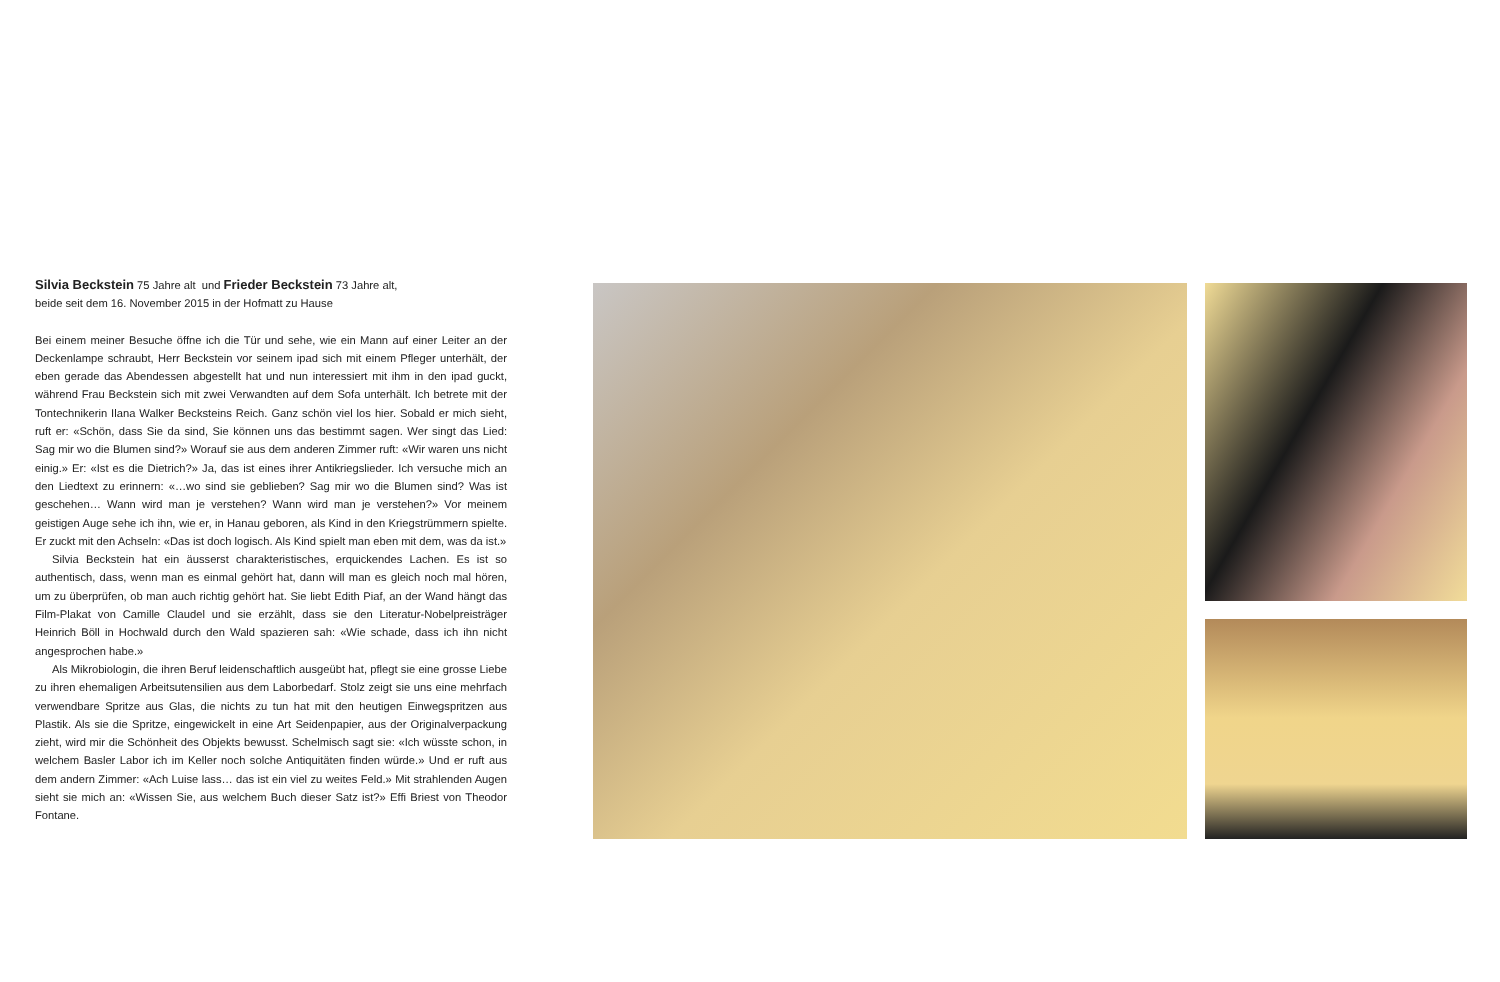Silvia Beckstein 75 Jahre alt und Frieder Beckstein 73 Jahre alt,
beide seit dem 16. November 2015 in der Hofmatt zu Hause
Bei einem meiner Besuche öffne ich die Tür und sehe, wie ein Mann auf einer Leiter an der Deckenlampe schraubt, Herr Beckstein vor seinem ipad sich mit einem Pfleger unterhält, der eben gerade das Abendessen abgestellt hat und nun interessiert mit ihm in den ipad guckt, während Frau Beckstein sich mit zwei Verwandten auf dem Sofa unterhält. Ich betrete mit der Tontechnikerin Ilana Walker Becksteins Reich. Ganz schön viel los hier. Sobald er mich sieht, ruft er: «Schön, dass Sie da sind, Sie können uns das bestimmt sagen. Wer singt das Lied: Sag mir wo die Blumen sind?» Worauf sie aus dem anderen Zimmer ruft: «Wir waren uns nicht einig.» Er: «Ist es die Dietrich?» Ja, das ist eines ihrer Antikriegslieder. Ich versuche mich an den Liedtext zu erinnern: «…wo sind sie geblieben? Sag mir wo die Blumen sind? Was ist geschehen… Wann wird man je verstehen? Wann wird man je verstehen?» Vor meinem geistigen Auge sehe ich ihn, wie er, in Hanau geboren, als Kind in den Kriegstrümmern spielte. Er zuckt mit den Achseln: «Das ist doch logisch. Als Kind spielt man eben mit dem, was da ist.»
Silvia Beckstein hat ein äusserst charakteristisches, erquickendes Lachen. Es ist so authentisch, dass, wenn man es einmal gehört hat, dann will man es gleich noch mal hören, um zu überprüfen, ob man auch richtig gehört hat. Sie liebt Edith Piaf, an der Wand hängt das Film-Plakat von Camille Claudel und sie erzählt, dass sie den Literatur-Nobelpreisträger Heinrich Böll in Hochwald durch den Wald spazieren sah: «Wie schade, dass ich ihn nicht angesprochen habe.»
Als Mikrobiologin, die ihren Beruf leidenschaftlich ausgeübt hat, pflegt sie eine grosse Liebe zu ihren ehemaligen Arbeitsutensilien aus dem Laborbedarf. Stolz zeigt sie uns eine mehrfach verwendbare Spritze aus Glas, die nichts zu tun hat mit den heutigen Einwegspritzen aus Plastik. Als sie die Spritze, eingewickelt in eine Art Seidenpapier, aus der Originalverpackung zieht, wird mir die Schönheit des Objekts bewusst. Schelmisch sagt sie: «Ich wüsste schon, in welchem Basler Labor ich im Keller noch solche Antiquitäten finden würde.» Und er ruft aus dem andern Zimmer: «Ach Luise lass… das ist ein viel zu weites Feld.» Mit strahlenden Augen sieht sie mich an: «Wissen Sie, aus welchem Buch dieser Satz ist?» Effi Briest von Theodor Fontane.